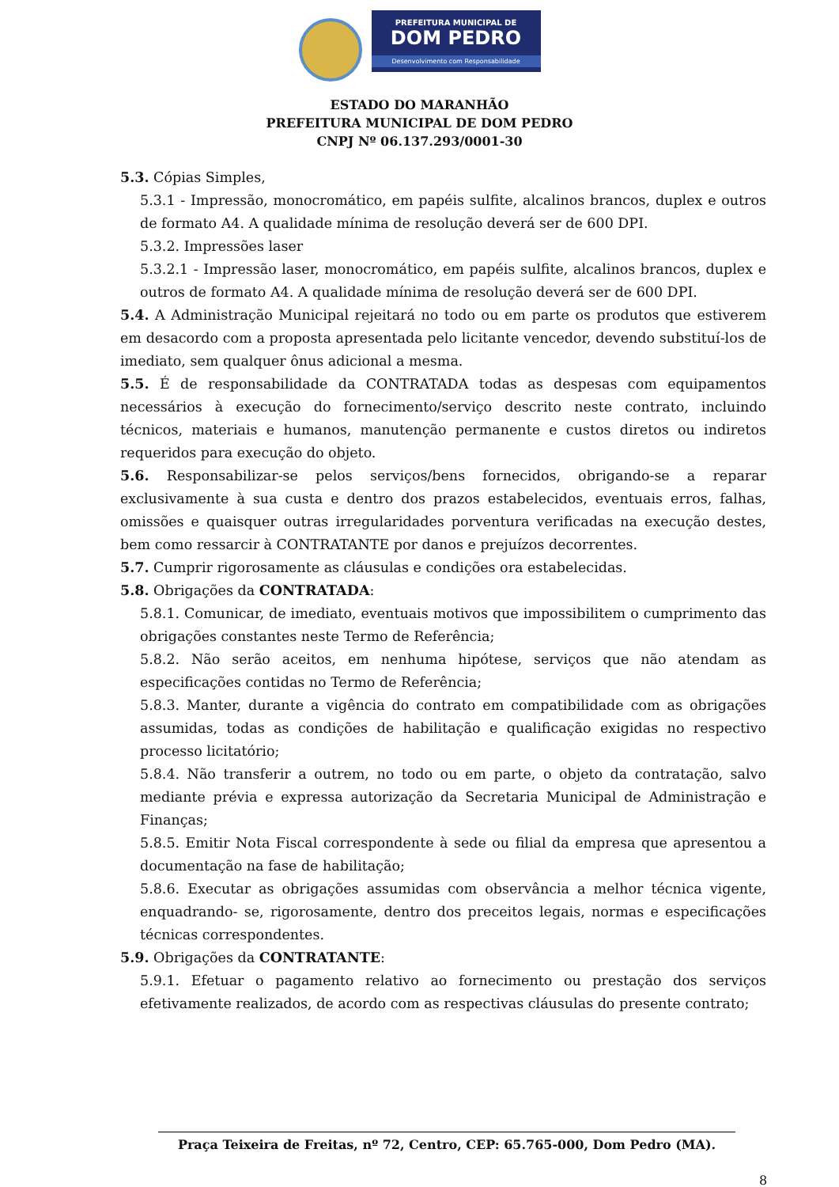PREFEITURA MUNICIPAL DE
DOM PEDRO
Desenvolvimento com Responsabilidade
ESTADO DO MARANHÃO
PREFEITURA MUNICIPAL DE DOM PEDRO
CNPJ Nº 06.137.293/0001-30
5.3. Cópias Simples,
5.3.1 - Impressão, monocromático, em papéis sulfite, alcalinos brancos, duplex e outros de formato A4. A qualidade mínima de resolução deverá ser de 600 DPI.
5.3.2. Impressões laser
5.3.2.1 - Impressão laser, monocromático, em papéis sulfite, alcalinos brancos, duplex e outros de formato A4. A qualidade mínima de resolução deverá ser de 600 DPI.
5.4. A Administração Municipal rejeitará no todo ou em parte os produtos que estiverem em desacordo com a proposta apresentada pelo licitante vencedor, devendo substituí-los de imediato, sem qualquer ônus adicional a mesma.
5.5. É de responsabilidade da CONTRATADA todas as despesas com equipamentos necessários à execução do fornecimento/serviço descrito neste contrato, incluindo técnicos, materiais e humanos, manutenção permanente e custos diretos ou indiretos requeridos para execução do objeto.
5.6. Responsabilizar-se pelos serviços/bens fornecidos, obrigando-se a reparar exclusivamente à sua custa e dentro dos prazos estabelecidos, eventuais erros, falhas, omissões e quaisquer outras irregularidades porventura verificadas na execução destes, bem como ressarcir à CONTRATANTE por danos e prejuízos decorrentes.
5.7. Cumprir rigorosamente as cláusulas e condições ora estabelecidas.
5.8. Obrigações da CONTRATADA:
5.8.1. Comunicar, de imediato, eventuais motivos que impossibilitem o cumprimento das obrigações constantes neste Termo de Referência;
5.8.2. Não serão aceitos, em nenhuma hipótese, serviços que não atendam as especificações contidas no Termo de Referência;
5.8.3. Manter, durante a vigência do contrato em compatibilidade com as obrigações assumidas, todas as condições de habilitação e qualificação exigidas no respectivo processo licitatório;
5.8.4. Não transferir a outrem, no todo ou em parte, o objeto da contratação, salvo mediante prévia e expressa autorização da Secretaria Municipal de Administração e Finanças;
5.8.5. Emitir Nota Fiscal correspondente à sede ou filial da empresa que apresentou a documentação na fase de habilitação;
5.8.6. Executar as obrigações assumidas com observância a melhor técnica vigente, enquadrando- se, rigorosamente, dentro dos preceitos legais, normas e especificações técnicas correspondentes.
5.9. Obrigações da CONTRATANTE:
5.9.1. Efetuar o pagamento relativo ao fornecimento ou prestação dos serviços efetivamente realizados, de acordo com as respectivas cláusulas do presente contrato;
Praça Teixeira de Freitas, nº 72, Centro, CEP: 65.765-000, Dom Pedro (MA).
8